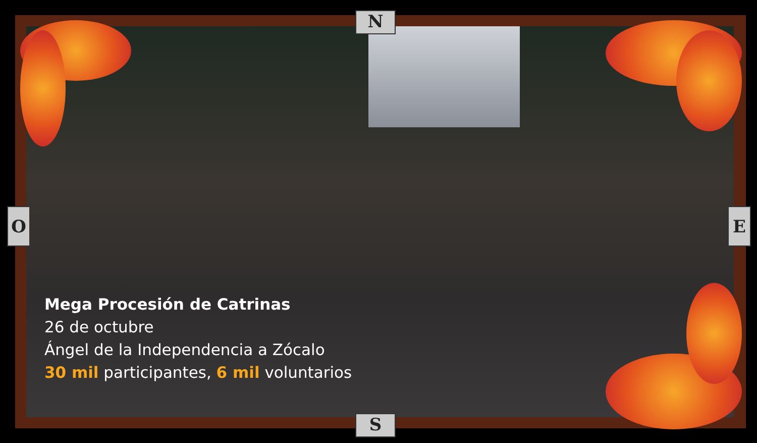N
S
O E
Mega Procesión de Catrinas
26 de octubre
Ángel de la Independencia a Zócalo
30 mil participantes, 6 mil voluntarios